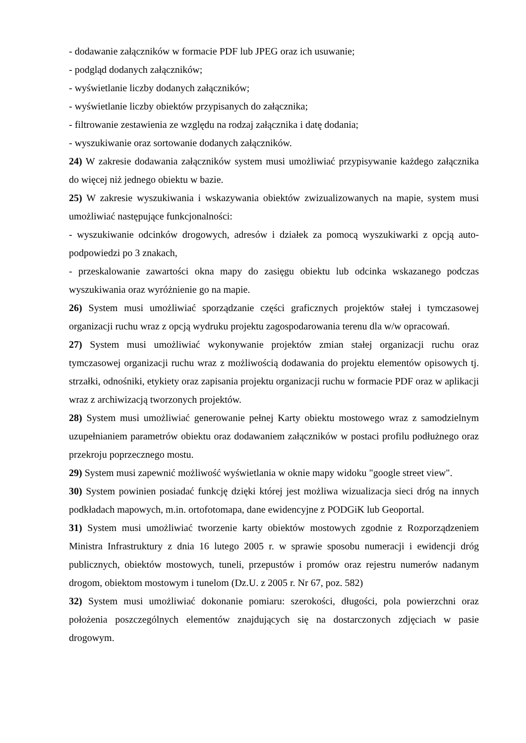- dodawanie załączników w formacie PDF lub JPEG oraz ich usuwanie;
- podgląd dodanych załączników;
- wyświetlanie liczby dodanych załączników;
- wyświetlanie liczby obiektów przypisanych do załącznika;
- filtrowanie zestawienia ze względu na rodzaj załącznika i datę dodania;
- wyszukiwanie oraz sortowanie dodanych załączników.
24) W zakresie dodawania załączników system musi umożliwiać przypisywanie każdego załącznika do więcej niż jednego obiektu w bazie.
25) W zakresie wyszukiwania i wskazywania obiektów zwizualizowanych na mapie, system musi umożliwiać następujące funkcjonalności:
- wyszukiwanie odcinków drogowych, adresów i działek za pomocą wyszukiwarki z opcją auto-podpowiedzi po 3 znakach,
- przeskalowanie zawartości okna mapy do zasięgu obiektu lub odcinka wskazanego podczas wyszukiwania oraz wyróżnienie go na mapie.
26) System musi umożliwiać sporządzanie części graficznych projektów stałej i tymczasowej organizacji ruchu wraz z opcją wydruku projektu zagospodarowania terenu dla w/w opracowań.
27) System musi umożliwiać wykonywanie projektów zmian stałej organizacji ruchu oraz tymczasowej organizacji ruchu wraz z możliwością dodawania do projektu elementów opisowych tj. strzałki, odnośniki, etykiety oraz zapisania projektu organizacji ruchu w formacie PDF oraz w aplikacji wraz z archiwizacją tworzonych projektów.
28) System musi umożliwiać generowanie pełnej Karty obiektu mostowego wraz z samodzielnym uzupełnianiem parametrów obiektu oraz dodawaniem załączników w postaci profilu podłużnego oraz przekroju poprzecznego mostu.
29) System musi zapewnić możliwość wyświetlania w oknie mapy widoku "google street view".
30) System powinien posiadać funkcję dzięki której jest możliwa wizualizacja sieci dróg na innych podkładach mapowych, m.in. ortofotomapa, dane ewidencyjne z PODGiK lub Geoportal.
31) System musi umożliwiać tworzenie karty obiektów mostowych zgodnie z Rozporządzeniem Ministra Infrastruktury z dnia 16 lutego 2005 r. w sprawie sposobu numeracji i ewidencji dróg publicznych, obiektów mostowych, tuneli, przepustów i promów oraz rejestru numerów nadanym drogom, obiektom mostowym i tunelom (Dz.U. z 2005 r. Nr 67, poz. 582)
32) System musi umożliwiać dokonanie pomiaru: szerokości, długości, pola powierzchni oraz położenia poszczególnych elementów znajdujących się na dostarczonych zdjęciach w pasie drogowym.